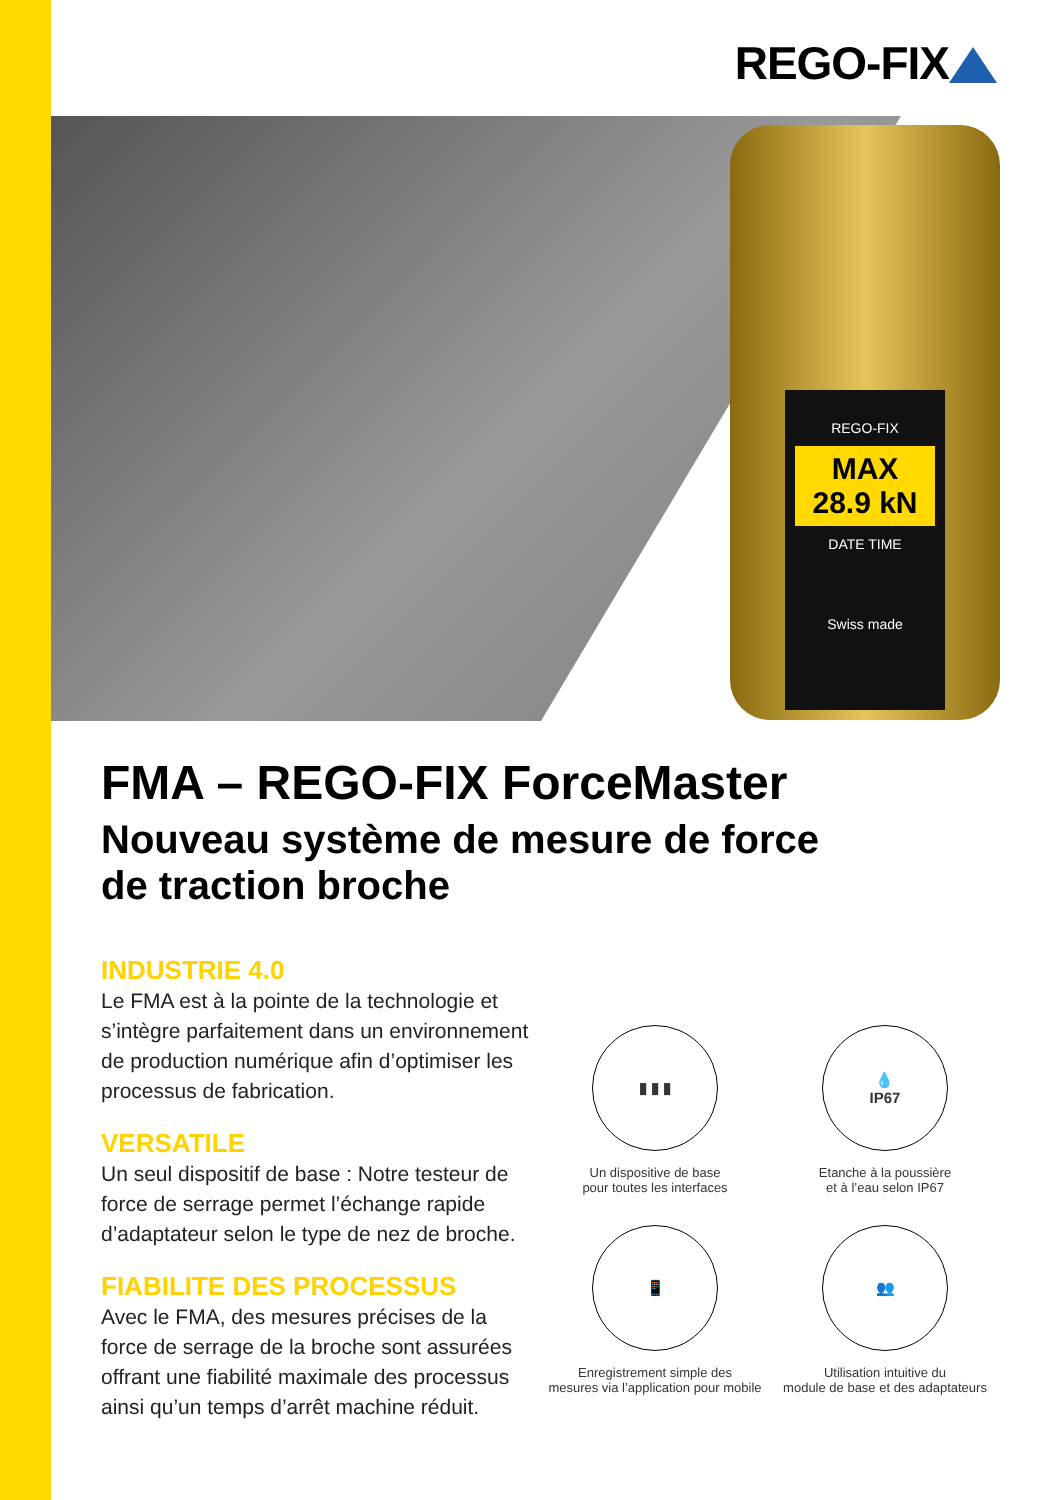REGO-FIX
REGO-FIX
MAX 28.9 kN
DATE TIME
Swiss made
FMA – REGO-FIX ForceMaster
Nouveau système de mesure de force
de traction broche
INDUSTRIE 4.0
Le FMA est à la pointe de la technologie et s’intègre parfaitement dans un environnement de production numérique afin d’optimiser les processus de fabrication.
VERSATILE
Un seul dispositif de base : Notre testeur de force de serrage permet l’échange rapide d’adaptateur selon le type de nez de broche.
FIABILITE DES PROCESSUS
Avec le FMA, des mesures précises de la force de serrage de la broche sont assurées offrant une fiabilité maximale des processus ainsi qu’un temps d’arrêt machine réduit.
▮ ▮ ▮
Un dispositive de base
pour toutes les interfaces
💧
IP67
Etanche à la poussière
et à l’eau selon IP67
📱
Enregistrement simple des
mesures via l’application pour mobile
👥
Utilisation intuitive du
module de base et des adaptateurs